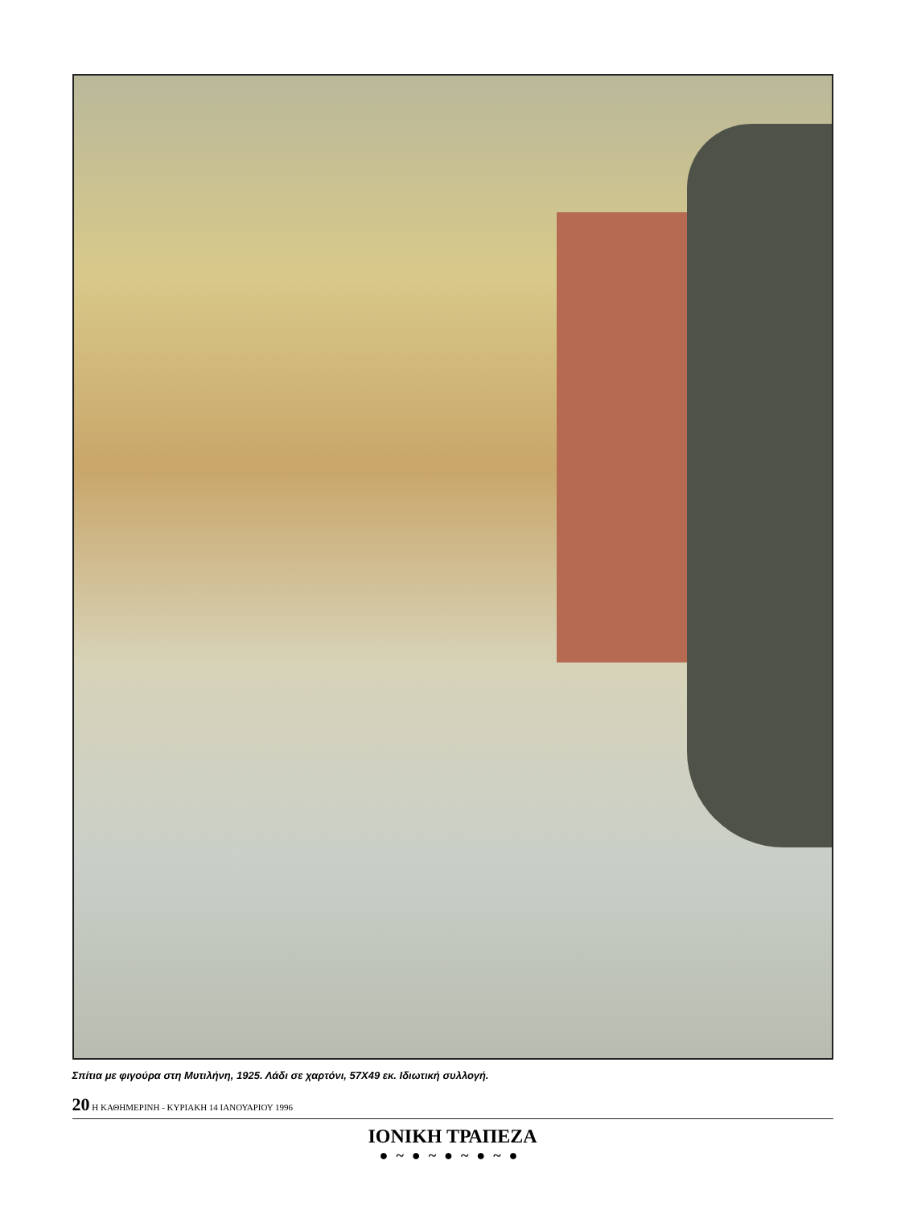Σπίτια με φιγούρα στη Μυτιλήνη, 1925. Λάδι σε χαρτόνι, 57Χ49 εκ. Ιδιωτική συλλογή.
20 Η ΚΑΘΗΜΕΡΙΝΗ - ΚΥΡΙΑΚΗ 14 ΙΑΝΟΥΑΡΙΟΥ 1996
ΙΟΝΙΚΗ ΤΡΑΠΕΖΑ
●~●~●~●~●